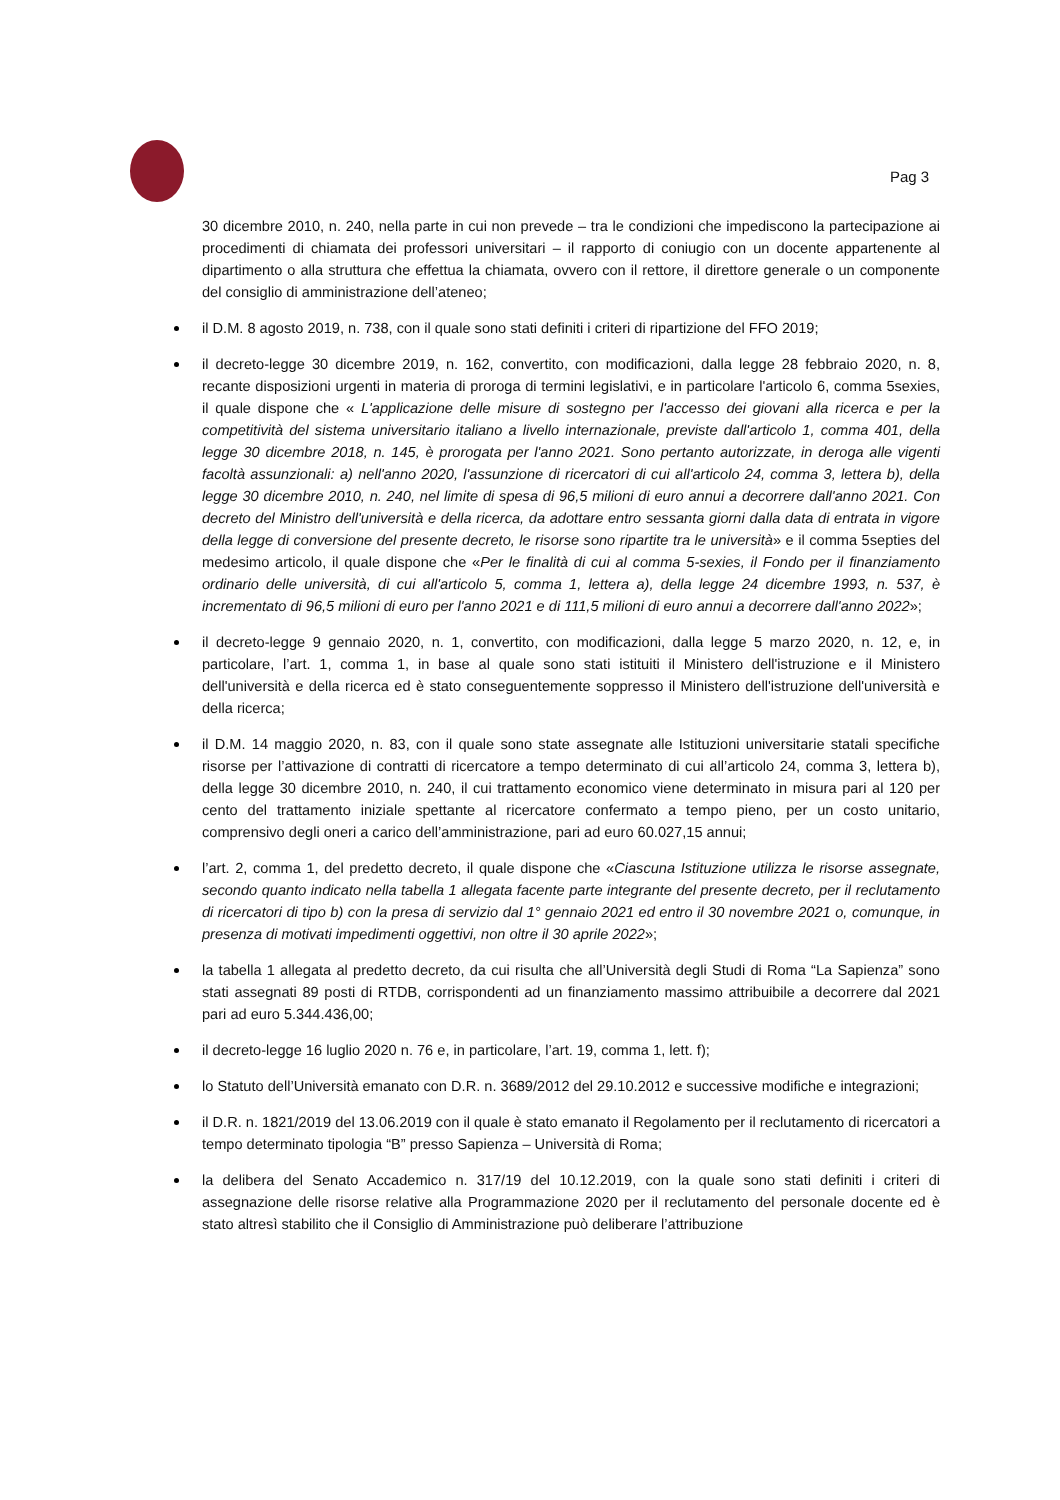Pag 3
30 dicembre 2010, n. 240, nella parte in cui non prevede – tra le condizioni che impediscono la partecipazione ai procedimenti di chiamata dei professori universitari – il rapporto di coniugio con un docente appartenente al dipartimento o alla struttura che effettua la chiamata, ovvero con il rettore, il direttore generale o un componente del consiglio di amministrazione dell’ateneo;
il D.M. 8 agosto 2019, n. 738, con il quale sono stati definiti i criteri di ripartizione del FFO 2019;
il decreto-legge 30 dicembre 2019, n. 162, convertito, con modificazioni, dalla legge 28 febbraio 2020, n. 8, recante disposizioni urgenti in materia di proroga di termini legislativi, e in particolare l'articolo 6, comma 5sexies, il quale dispone che « L'applicazione delle misure di sostegno per l'accesso dei giovani alla ricerca e per la competitività del sistema universitario italiano a livello internazionale, previste dall'articolo 1, comma 401, della legge 30 dicembre 2018, n. 145, è prorogata per l'anno 2021. Sono pertanto autorizzate, in deroga alle vigenti facoltà assunzionali: a) nell'anno 2020, l'assunzione di ricercatori di cui all'articolo 24, comma 3, lettera b), della legge 30 dicembre 2010, n. 240, nel limite di spesa di 96,5 milioni di euro annui a decorrere dall'anno 2021. Con decreto del Ministro dell'università e della ricerca, da adottare entro sessanta giorni dalla data di entrata in vigore della legge di conversione del presente decreto, le risorse sono ripartite tra le università» e il comma 5septies del medesimo articolo, il quale dispone che «Per le finalità di cui al comma 5-sexies, il Fondo per il finanziamento ordinario delle università, di cui all'articolo 5, comma 1, lettera a), della legge 24 dicembre 1993, n. 537, è incrementato di 96,5 milioni di euro per l'anno 2021 e di 111,5 milioni di euro annui a decorrere dall'anno 2022»;
il decreto-legge 9 gennaio 2020, n. 1, convertito, con modificazioni, dalla legge 5 marzo 2020, n. 12, e, in particolare, l’art. 1, comma 1, in base al quale sono stati istituiti il Ministero dell'istruzione e il Ministero dell'università e della ricerca ed è stato conseguentemente soppresso il Ministero dell'istruzione dell'università e della ricerca;
il D.M. 14 maggio 2020, n. 83, con il quale sono state assegnate alle Istituzioni universitarie statali specifiche risorse per l’attivazione di contratti di ricercatore a tempo determinato di cui all’articolo 24, comma 3, lettera b), della legge 30 dicembre 2010, n. 240, il cui trattamento economico viene determinato in misura pari al 120 per cento del trattamento iniziale spettante al ricercatore confermato a tempo pieno, per un costo unitario, comprensivo degli oneri a carico dell’amministrazione, pari ad euro 60.027,15 annui;
l’art. 2, comma 1, del predetto decreto, il quale dispone che «Ciascuna Istituzione utilizza le risorse assegnate, secondo quanto indicato nella tabella 1 allegata facente parte integrante del presente decreto, per il reclutamento di ricercatori di tipo b) con la presa di servizio dal 1° gennaio 2021 ed entro il 30 novembre 2021 o, comunque, in presenza di motivati impedimenti oggettivi, non oltre il 30 aprile 2022»;
la tabella 1 allegata al predetto decreto, da cui risulta che all’Università degli Studi di Roma “La Sapienza” sono stati assegnati 89 posti di RTDB, corrispondenti ad un finanziamento massimo attribuibile a decorrere dal 2021 pari ad euro 5.344.436,00;
il decreto-legge 16 luglio 2020 n. 76 e, in particolare, l’art. 19, comma 1, lett. f);
lo Statuto dell’Università emanato con D.R. n. 3689/2012 del 29.10.2012 e successive modifiche e integrazioni;
il D.R. n. 1821/2019 del 13.06.2019 con il quale è stato emanato il Regolamento per il reclutamento di ricercatori a tempo determinato tipologia “B” presso Sapienza – Università di Roma;
la delibera del Senato Accademico n. 317/19 del 10.12.2019, con la quale sono stati definiti i criteri di assegnazione delle risorse relative alla Programmazione 2020 per il reclutamento del personale docente ed è stato altresì stabilito che il Consiglio di Amministrazione può deliberare l’attribuzione